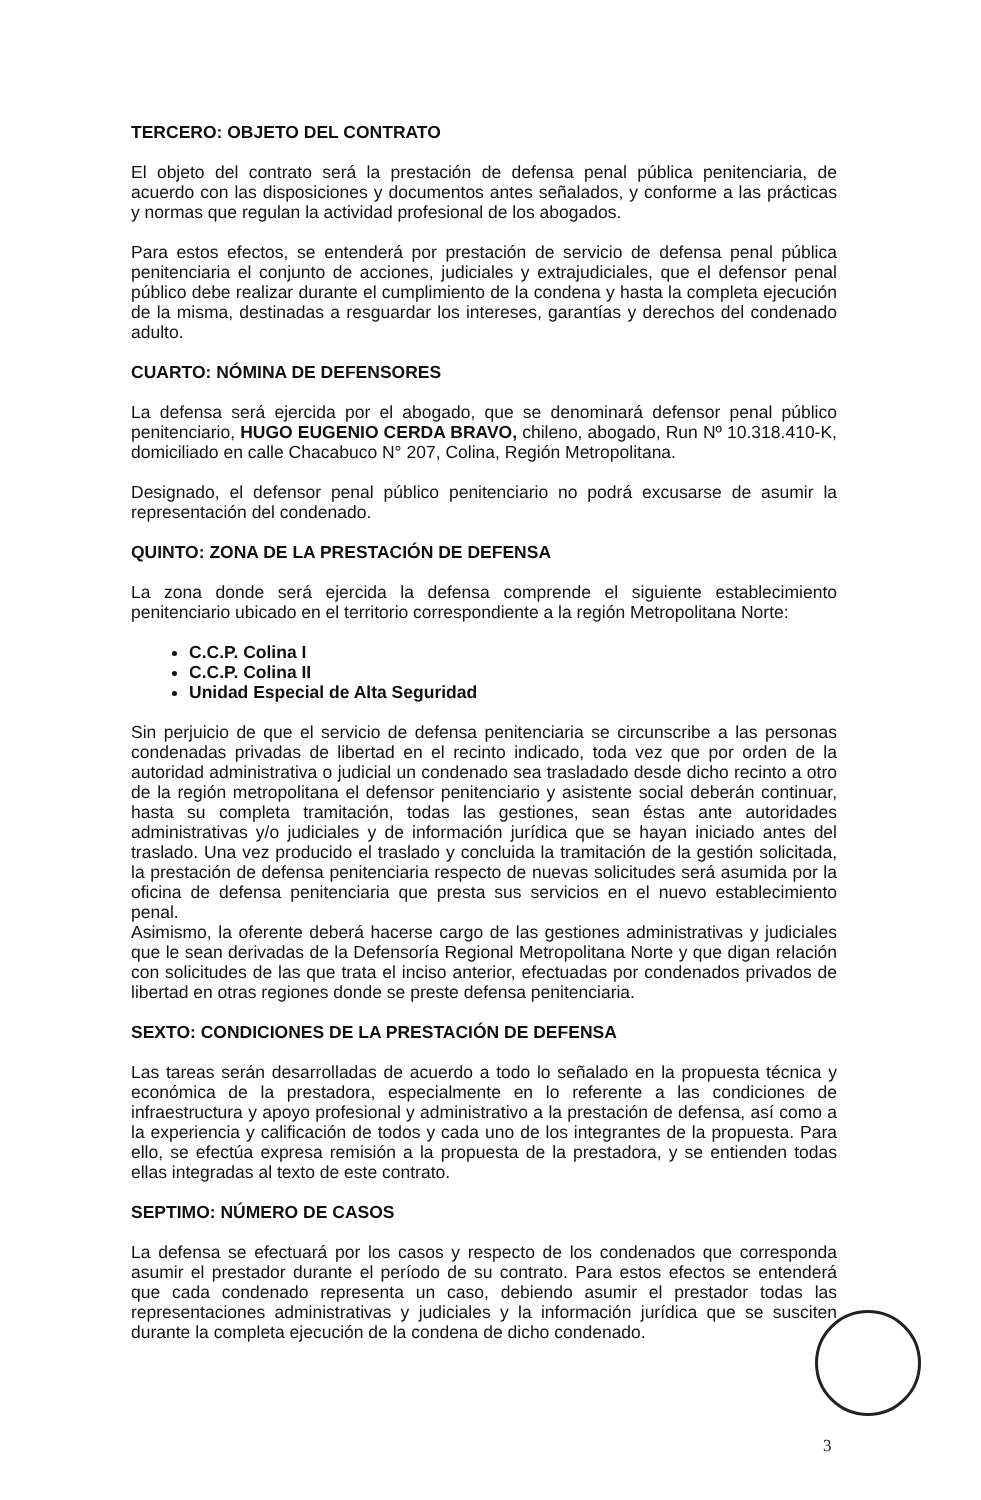TERCERO: OBJETO DEL CONTRATO
El objeto del contrato será la prestación de defensa penal pública penitenciaria, de acuerdo con las disposiciones y documentos antes señalados, y conforme a las prácticas y normas que regulan la actividad profesional de los abogados.
Para estos efectos, se entenderá por prestación de servicio de defensa penal pública penitenciaria el conjunto de acciones, judiciales y extrajudiciales, que el defensor penal público debe realizar durante el cumplimiento de la condena y hasta la completa ejecución de la misma, destinadas a resguardar los intereses, garantías y derechos del condenado adulto.
CUARTO: NÓMINA DE DEFENSORES
La defensa será ejercida por el abogado, que se denominará defensor penal público penitenciario, HUGO EUGENIO CERDA BRAVO, chileno, abogado, Run Nº 10.318.410-K, domiciliado en calle Chacabuco N° 207, Colina, Región Metropolitana.
Designado, el defensor penal público penitenciario no podrá excusarse de asumir la representación del condenado.
QUINTO: ZONA DE LA PRESTACIÓN DE DEFENSA
La zona donde será ejercida la defensa comprende el siguiente establecimiento penitenciario ubicado en el territorio correspondiente a la región Metropolitana Norte:
C.C.P. Colina I
C.C.P. Colina II
Unidad Especial de Alta Seguridad
Sin perjuicio de que el servicio de defensa penitenciaria se circunscribe a las personas condenadas privadas de libertad en el recinto indicado, toda vez que por orden de la autoridad administrativa o judicial un condenado sea trasladado desde dicho recinto a otro de la región metropolitana el defensor penitenciario y asistente social deberán continuar, hasta su completa tramitación, todas las gestiones, sean éstas ante autoridades administrativas y/o judiciales y de información jurídica que se hayan iniciado antes del traslado. Una vez producido el traslado y concluida la tramitación de la gestión solicitada, la prestación de defensa penitenciaria respecto de nuevas solicitudes será asumida por la oficina de defensa penitenciaria que presta sus servicios en el nuevo establecimiento penal.
Asimismo, la oferente deberá hacerse cargo de las gestiones administrativas y judiciales que le sean derivadas de la Defensoría Regional Metropolitana Norte y que digan relación con solicitudes de las que trata el inciso anterior, efectuadas por condenados privados de libertad en otras regiones donde se preste defensa penitenciaria.
SEXTO: CONDICIONES DE LA PRESTACIÓN DE DEFENSA
Las tareas serán desarrolladas de acuerdo a todo lo señalado en la propuesta técnica y económica de la prestadora, especialmente en lo referente a las condiciones de infraestructura y apoyo profesional y administrativo a la prestación de defensa, así como a la experiencia y calificación de todos y cada uno de los integrantes de la propuesta. Para ello, se efectúa expresa remisión a la propuesta de la prestadora, y se entienden todas ellas integradas al texto de este contrato.
SEPTIMO: NÚMERO DE CASOS
La defensa se efectuará por los casos y respecto de los condenados que corresponda asumir el prestador durante el período de su contrato. Para estos efectos se entenderá que cada condenado representa un caso, debiendo asumir el prestador todas las representaciones administrativas y judiciales y la información jurídica que se susciten durante la completa ejecución de la condena de dicho condenado.
3